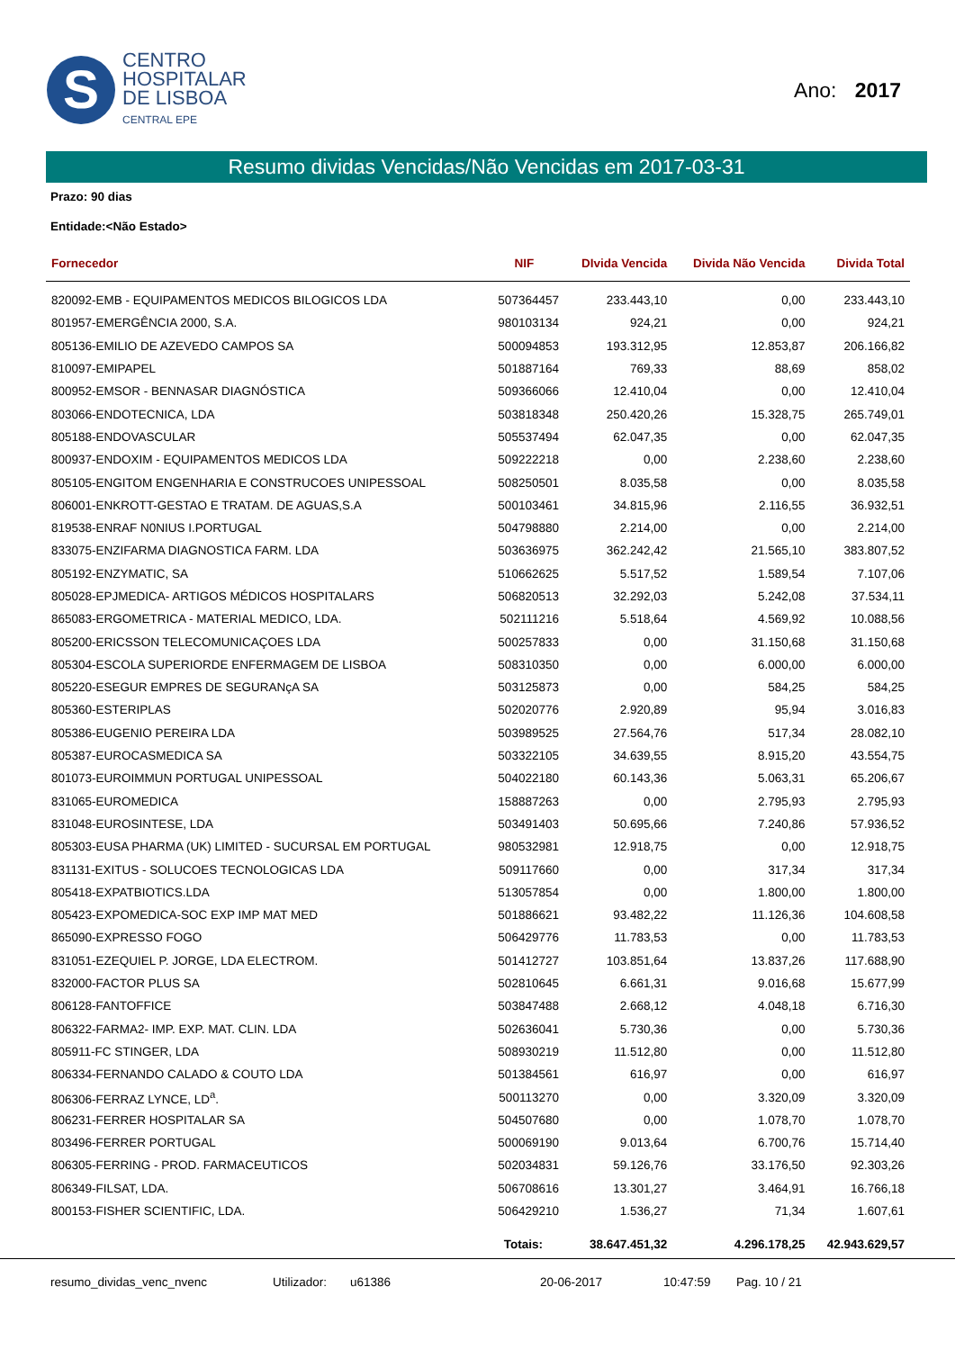S
CENTRO
HOSPITALAR
DE LISBOA
CENTRAL EPE
Ano: 2017
Resumo dividas Vencidas/Não Vencidas em 2017-03-31
Prazo: 90 dias
Entidade:<Não Estado>
| Fornecedor | NIF | DIvida Vencida | Divida Não Vencida | Divida Total |
| --- | --- | --- | --- | --- |
| 820092-EMB - EQUIPAMENTOS MEDICOS BILOGICOS LDA | 507364457 | 233.443,10 | 0,00 | 233.443,10 |
| 801957-EMERGÊNCIA 2000, S.A. | 980103134 | 924,21 | 0,00 | 924,21 |
| 805136-EMILIO DE AZEVEDO CAMPOS SA | 500094853 | 193.312,95 | 12.853,87 | 206.166,82 |
| 810097-EMIPAPEL | 501887164 | 769,33 | 88,69 | 858,02 |
| 800952-EMSOR - BENNASAR DIAGNÓSTICA | 509366066 | 12.410,04 | 0,00 | 12.410,04 |
| 803066-ENDOTECNICA, LDA | 503818348 | 250.420,26 | 15.328,75 | 265.749,01 |
| 805188-ENDOVASCULAR | 505537494 | 62.047,35 | 0,00 | 62.047,35 |
| 800937-ENDOXIM - EQUIPAMENTOS MEDICOS LDA | 509222218 | 0,00 | 2.238,60 | 2.238,60 |
| 805105-ENGITOM ENGENHARIA E CONSTRUCOES UNIPESSOAL | 508250501 | 8.035,58 | 0,00 | 8.035,58 |
| 806001-ENKROTT-GESTAO E TRATAM. DE AGUAS,S.A | 500103461 | 34.815,96 | 2.116,55 | 36.932,51 |
| 819538-ENRAF N0NIUS I.PORTUGAL | 504798880 | 2.214,00 | 0,00 | 2.214,00 |
| 833075-ENZIFARMA DIAGNOSTICA FARM. LDA | 503636975 | 362.242,42 | 21.565,10 | 383.807,52 |
| 805192-ENZYMATIC, SA | 510662625 | 5.517,52 | 1.589,54 | 7.107,06 |
| 805028-EPJMEDICA- ARTIGOS MÉDICOS HOSPITALARS | 506820513 | 32.292,03 | 5.242,08 | 37.534,11 |
| 865083-ERGOMETRICA - MATERIAL MEDICO, LDA. | 502111216 | 5.518,64 | 4.569,92 | 10.088,56 |
| 805200-ERICSSON TELECOMUNICAÇOES LDA | 500257833 | 0,00 | 31.150,68 | 31.150,68 |
| 805304-ESCOLA SUPERIORDE ENFERMAGEM DE LISBOA | 508310350 | 0,00 | 6.000,00 | 6.000,00 |
| 805220-ESEGUR EMPRES DE SEGURANçA SA | 503125873 | 0,00 | 584,25 | 584,25 |
| 805360-ESTERIPLAS | 502020776 | 2.920,89 | 95,94 | 3.016,83 |
| 805386-EUGENIO PEREIRA LDA | 503989525 | 27.564,76 | 517,34 | 28.082,10 |
| 805387-EUROCASMEDICA SA | 503322105 | 34.639,55 | 8.915,20 | 43.554,75 |
| 801073-EUROIMMUN PORTUGAL UNIPESSOAL | 504022180 | 60.143,36 | 5.063,31 | 65.206,67 |
| 831065-EUROMEDICA | 158887263 | 0,00 | 2.795,93 | 2.795,93 |
| 831048-EUROSINTESE, LDA | 503491403 | 50.695,66 | 7.240,86 | 57.936,52 |
| 805303-EUSA PHARMA (UK) LIMITED - SUCURSAL EM PORTUGAL | 980532981 | 12.918,75 | 0,00 | 12.918,75 |
| 831131-EXITUS - SOLUCOES TECNOLOGICAS LDA | 509117660 | 0,00 | 317,34 | 317,34 |
| 805418-EXPATBIOTICS.LDA | 513057854 | 0,00 | 1.800,00 | 1.800,00 |
| 805423-EXPOMEDICA-SOC EXP IMP MAT MED | 501886621 | 93.482,22 | 11.126,36 | 104.608,58 |
| 865090-EXPRESSO FOGO | 506429776 | 11.783,53 | 0,00 | 11.783,53 |
| 831051-EZEQUIEL P. JORGE, LDA ELECTROM. | 501412727 | 103.851,64 | 13.837,26 | 117.688,90 |
| 832000-FACTOR PLUS SA | 502810645 | 6.661,31 | 9.016,68 | 15.677,99 |
| 806128-FANTOFFICE | 503847488 | 2.668,12 | 4.048,18 | 6.716,30 |
| 806322-FARMA2- IMP. EXP. MAT. CLIN. LDA | 502636041 | 5.730,36 | 0,00 | 5.730,36 |
| 805911-FC STINGER, LDA | 508930219 | 11.512,80 | 0,00 | 11.512,80 |
| 806334-FERNANDO CALADO & COUTO LDA | 501384561 | 616,97 | 0,00 | 616,97 |
| 806306-FERRAZ LYNCE, LD<sup>a</sup>. | 500113270 | 0,00 | 3.320,09 | 3.320,09 |
| 806231-FERRER HOSPITALAR SA | 504507680 | 0,00 | 1.078,70 | 1.078,70 |
| 803496-FERRER PORTUGAL | 500069190 | 9.013,64 | 6.700,76 | 15.714,40 |
| 806305-FERRING - PROD. FARMACEUTICOS | 502034831 | 59.126,76 | 33.176,50 | 92.303,26 |
| 806349-FILSAT, LDA. | 506708616 | 13.301,27 | 3.464,91 | 16.766,18 |
| 800153-FISHER SCIENTIFIC, LDA. | 506429210 | 1.536,27 | 71,34 | 1.607,61 |
| | Totais: | 38.647.451,32 | 4.296.178,25 | 42.943.629,57 |
resumo_dividas_venc_nvenc Utilizador: u61386 20-06-2017 10:47:59 Pag. 10 / 21